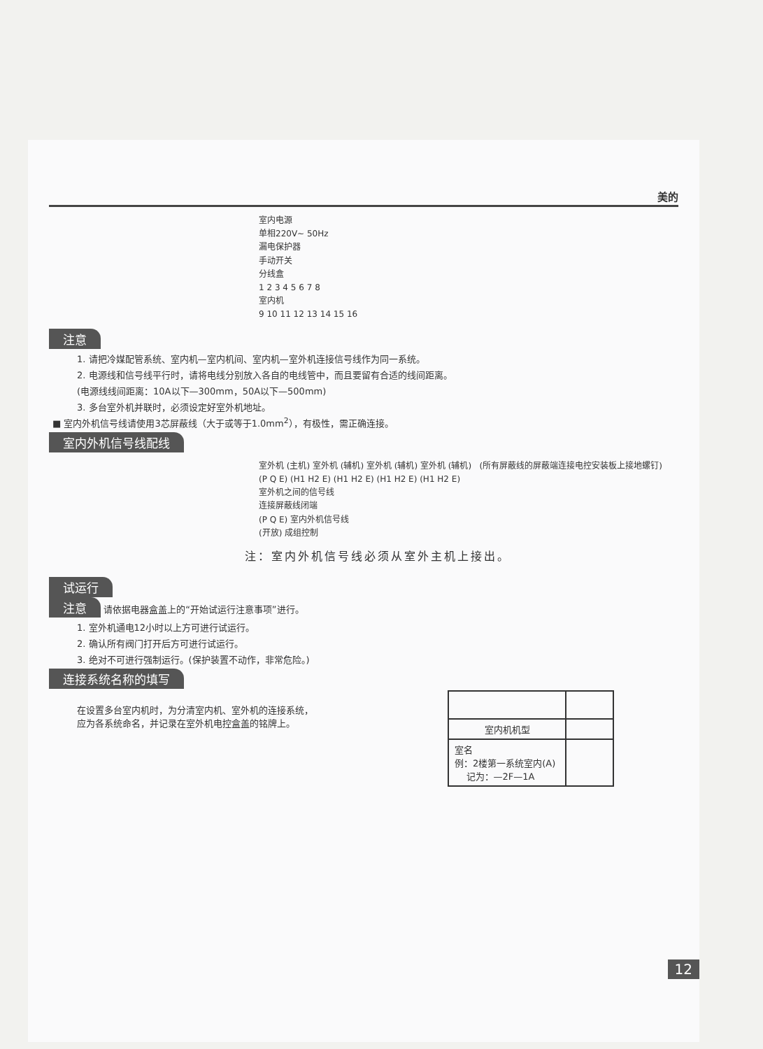美的
室内电源
单相220V~ 50Hz
漏电保护器
手动开关
分线盒
1 2 3 4 5 6 7 8
室内机
9 10 11 12 13 14 15 16
注意
1. 请把冷媒配管系统、室内机—室内机间、室内机—室外机连接信号线作为同一系统。
2. 电源线和信号线平行时，请将电线分别放入各自的电线管中，而且要留有合适的线间距离。
(电源线线间距离：10A以下—300mm，50A以下—500mm)
3. 多台室外机并联时，必须设定好室外机地址。
■ 室内外机信号线请使用3芯屏蔽线（大于或等于1.0mm<sup>2</sup>），有极性，需正确连接。
室内外机信号线配线
室外机 (主机) 室外机 (辅机) 室外机 (辅机) 室外机 (辅机) (所有屏蔽线的屏蔽端连接电控安装板上接地螺钉)
(P Q E) (H1 H2 E) (H1 H2 E) (H1 H2 E) (H1 H2 E)
室外机之间的信号线
连接屏蔽线闭端
(P Q E) 室内外机信号线
(开放) 成组控制
注：室内外机信号线必须从室外主机上接出。
试运行
注意 请依据电器盒盖上的“开始试运行注意事项”进行。
1. 室外机通电12小时以上方可进行试运行。
2. 确认所有阀门打开后方可进行试运行。
3. 绝对不可进行强制运行。(保护装置不动作，非常危险。)
连接系统名称的填写
在设置多台室内机时，为分清室内机、室外机的连接系统，
应为各系统命名，并记录在室外机电控盒盖的铭牌上。
| 室内机机型 | |
| 室名 例：2楼第一系统室内(A) 记为：—2F—1A | |
12